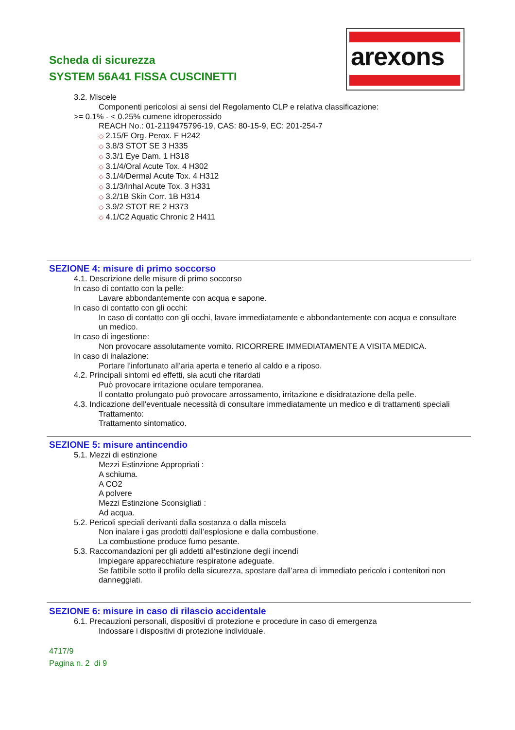Scheda di sicurezza
SYSTEM 56A41 FISSA CUSCINETTI
arexons
3.2. Miscele
Componenti pericolosi ai sensi del Regolamento CLP e relativa classificazione:
>= 0.1% - < 0.25% cumene idroperossido
REACH No.: 01-2119475796-19, CAS: 80-15-9, EC: 201-254-7
◇ 2.15/F Org. Perox. F H242
◇ 3.8/3 STOT SE 3 H335
◇ 3.3/1 Eye Dam. 1 H318
◇ 3.1/4/Oral Acute Tox. 4 H302
◇ 3.1/4/Dermal Acute Tox. 4 H312
◇ 3.1/3/Inhal Acute Tox. 3 H331
◇ 3.2/1B Skin Corr. 1B H314
◇ 3.9/2 STOT RE 2 H373
◇ 4.1/C2 Aquatic Chronic 2 H411
SEZIONE 4: misure di primo soccorso
4.1. Descrizione delle misure di primo soccorso
In caso di contatto con la pelle:
Lavare abbondantemente con acqua e sapone.
In caso di contatto con gli occhi:
In caso di contatto con gli occhi, lavare immediatamente e abbondantemente con acqua e consultare un medico.
In caso di ingestione:
Non provocare assolutamente vomito. RICORRERE IMMEDIATAMENTE A VISITA MEDICA.
In caso di inalazione:
Portare l’infortunato all’aria aperta e tenerlo al caldo e a riposo.
4.2. Principali sintomi ed effetti, sia acuti che ritardati
Può provocare irritazione oculare temporanea.
Il contatto prolungato può provocare arrossamento, irritazione e disidratazione della pelle.
4.3. Indicazione dell'eventuale necessità di consultare immediatamente un medico e di trattamenti speciali
Trattamento:
Trattamento sintomatico.
SEZIONE 5: misure antincendio
5.1. Mezzi di estinzione
Mezzi Estinzione Appropriati :
A schiuma.
A CO2
A polvere
Mezzi Estinzione Sconsigliati :
Ad acqua.
5.2. Pericoli speciali derivanti dalla sostanza o dalla miscela
Non inalare i gas prodotti dall’esplosione e dalla combustione.
La combustione produce fumo pesante.
5.3. Raccomandazioni per gli addetti all'estinzione degli incendi
Impiegare apparecchiature respiratorie adeguate.
Se fattibile sotto il profilo della sicurezza, spostare dall’area di immediato pericolo i contenitori non danneggiati.
SEZIONE 6: misure in caso di rilascio accidentale
6.1. Precauzioni personali, dispositivi di protezione e procedure in caso di emergenza
Indossare i dispositivi di protezione individuale.
4717/9
Pagina n. 2 di 9